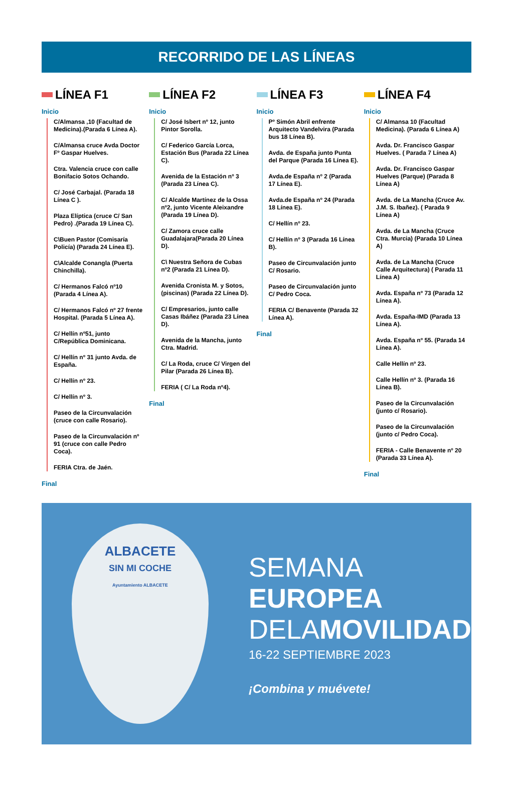RECORRIDO DE LAS LÍNEAS
LÍNEA F1
Inicio
C/Almansa ,10 (Facultad de Medicina).(Parada 6 Línea A).
C/Almansa cruce Avda Doctor Fº Gaspar Huelves.
Ctra. Valencia cruce con calle Bonifacio Sotos Ochando.
C/ José Carbajal. (Parada 18 Línea C ).
Plaza Elíptica (cruce C/ San Pedro) .(Parada 19 Línea C).
C\Buen Pastor (Comisaría Policía) (Parada 24 Línea E).
C\Alcalde Conangla (Puerta Chinchilla).
C/ Hermanos Falcó nº10 (Parada 4 Línea A).
C/ Hermanos Falcó nº 27 frente Hospital. (Parada 5 Línea A).
C/ Hellín nº51, junto C/República Dominicana.
C/ Hellín nº 31 junto Avda. de España.
C/ Hellín nº 23.
C/ Hellín nº 3.
Paseo de la Circunvalación (cruce con calle Rosario).
Paseo de la Circunvalación nº 91 (cruce con calle Pedro Coca).
FERIA Ctra. de Jaén.
Final
LÍNEA F2
Inicio
C/ José Isbert nº 12, junto Pintor Sorolla.
C/ Federico García Lorca, Estación Bus (Parada 22 Línea C).
Avenida de la Estación nº 3 (Parada 23 Línea C).
C/ Alcalde Martínez de la Ossa nº2, junto Vicente Aleixandre (Parada 19 Línea D).
C/ Zamora cruce calle Guadalajara(Parada 20 Línea D).
C\ Nuestra Señora de Cubas nº2 (Parada 21 Línea D).
Avenida Cronista M. y Sotos, (piscinas) (Parada 22 Línea D).
C/ Empresarios, junto calle Casas Ibáñez (Parada 23 Línea D).
Avenida de la Mancha, junto Ctra. Madrid.
C/ La Roda, cruce C/ Virgen del Pilar (Parada 26 Línea B).
FERIA ( C/ La Roda nº4).
Final
LÍNEA F3
Inicio
Pº Simón Abril enfrente Arquitecto Vandelvira (Parada bus 18 Línea B).
Avda. de España junto Punta del Parque (Parada 16 Línea E).
Avda.de España nº 2 (Parada 17 Línea E).
Avda.de España nº 24 (Parada 18 Línea E).
C/ Hellín nº 23.
C/ Hellín nº 3 (Parada 16 Línea B).
Paseo de Circunvalación junto C/ Rosario.
Paseo de Circunvalación junto C/ Pedro Coca.
FERIA C/ Benavente (Parada 32 Línea A).
Final
LÍNEA F4
Inicio
C/ Almansa 10 (Facultad Medicina). (Parada 6 Línea A)
Avda. Dr. Francisco Gaspar Huelves. ( Parada 7 Línea A)
Avda. Dr. Francisco Gaspar Huelves (Parque) (Parada 8 Línea A)
Avda. de La Mancha (Cruce Av. J.M. S. Ibañez). ( Parada 9 Línea A)
Avda. de La Mancha (Cruce Ctra. Murcia) (Parada 10 Línea A)
Avda. de La Mancha (Cruce Calle Arquitectura) ( Parada 11 Línea A)
Avda. España nº 73 (Parada 12 Línea A).
Avda. España-IMD (Parada 13 Línea A).
Avda. España nº 55. (Parada 14 Línea A).
Calle Hellín nº 23.
Calle Hellín nº 3. (Parada 16 Línea B).
Paseo de la Circunvalación (junto c/ Rosario).
Paseo de la Circunvalación (junto c/ Pedro Coca).
FERIA - Calle Benavente nº 20 (Parada 33 Línea A).
Final
ALBACETE
SIN MI COCHE
Ayuntamiento ALBACETE
SEMANA
EUROPEA
DELAMOVILIDAD
16-22 SEPTIEMBRE 2023
¡Combina y muévete!